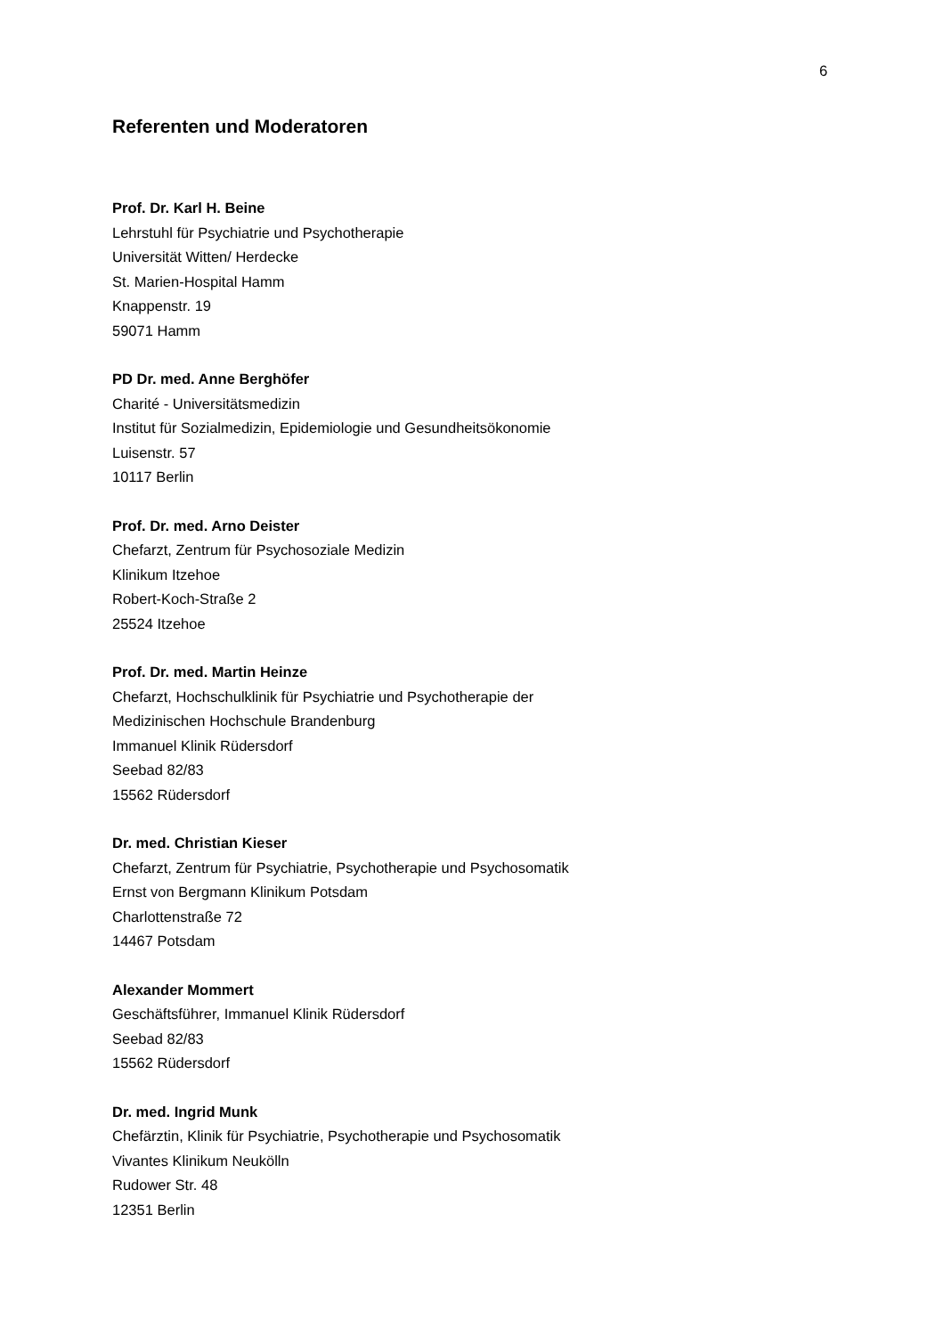6
Referenten und Moderatoren
Prof. Dr. Karl H. Beine
Lehrstuhl für Psychiatrie und Psychotherapie
Universität Witten/ Herdecke
St. Marien-Hospital Hamm
Knappenstr. 19
59071 Hamm
PD Dr. med. Anne Berghöfer
Charité - Universitätsmedizin
Institut für Sozialmedizin, Epidemiologie und Gesundheitsökonomie
Luisenstr. 57
10117 Berlin
Prof. Dr. med. Arno Deister
Chefarzt, Zentrum für Psychosoziale Medizin
Klinikum Itzehoe
Robert-Koch-Straße 2
25524 Itzehoe
Prof. Dr. med. Martin Heinze
Chefarzt, Hochschulklinik für Psychiatrie und Psychotherapie der
Medizinischen Hochschule Brandenburg
Immanuel Klinik Rüdersdorf
Seebad 82/83
15562 Rüdersdorf
Dr. med. Christian Kieser
Chefarzt, Zentrum für Psychiatrie, Psychotherapie und Psychosomatik
Ernst von Bergmann Klinikum Potsdam
Charlottenstraße 72
14467 Potsdam
Alexander Mommert
Geschäftsführer, Immanuel Klinik Rüdersdorf
Seebad 82/83
15562 Rüdersdorf
Dr. med. Ingrid Munk
Chefärztin, Klinik für Psychiatrie, Psychotherapie und Psychosomatik
Vivantes Klinikum Neukölln
Rudower Str. 48
12351 Berlin